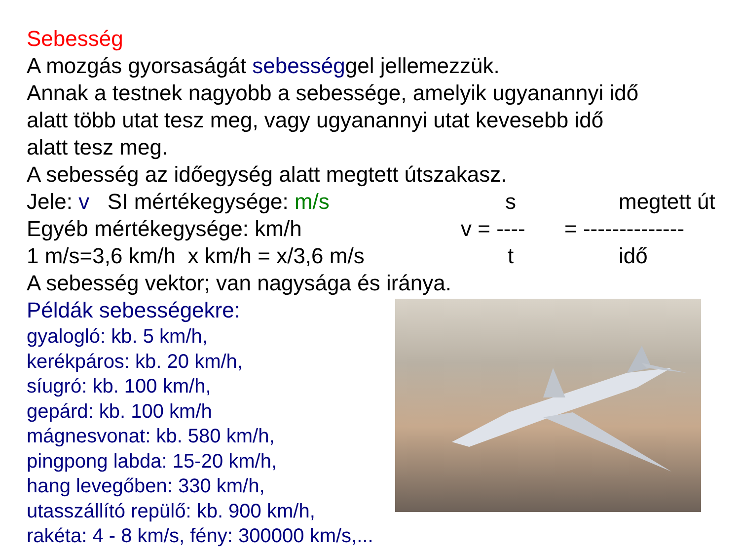Sebesség
A mozgás gyorsaságát sebességgel jellemezzük.
Annak a testnek nagyobb a sebessége, amelyik ugyanannyi idő
alatt több utat tesz meg, vagy ugyanannyi utat kevesebb idő
alatt tesz meg.
A sebesség az időegység alatt megtett útszakasz.
Jele: v SI mértékegysége: m/s s megtett út
Egyéb mértékegysége: km/h v = ---- = --------------
1 m/s=3,6 km/h x km/h = x/3,6 m/s t idő
A sebesség vektor; van nagysága és iránya.
Példák sebességekre:
gyalogló: kb. 5 km/h,
kerékpáros: kb. 20 km/h,
síugró: kb. 100 km/h,
gepárd: kb. 100 km/h
mágnesvonat: kb. 580 km/h,
pingpong labda: 15-20 km/h,
hang levegőben: 330 km/h,
utasszállító repülő: kb. 900 km/h,
rakéta: 4 - 8 km/s, fény: 300000 km/s,...